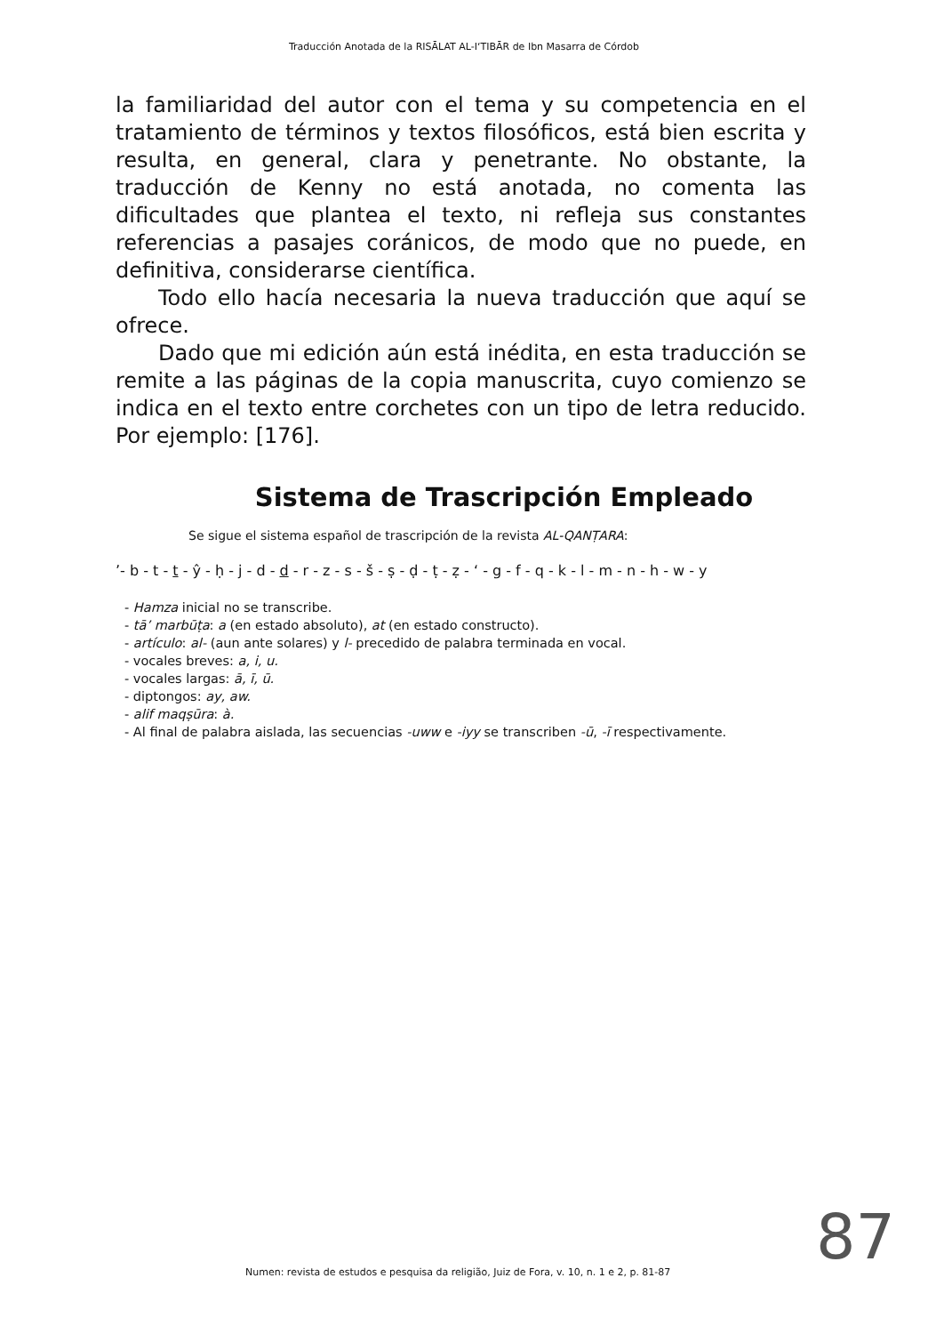Traducción Anotada de la RISĀLAT AL-I‘TIBĀR de Ibn Masarra de Córdob
la familiaridad del autor con el tema y su competencia en el tratamiento de términos y textos filosóficos, está bien escrita y resulta, en general, clara y penetrante. No obstante, la traducción de Kenny no está anotada, no comenta las dificultades que plantea el texto, ni refleja sus constantes referencias a pasajes coránicos, de modo que no puede, en definitiva, considerarse científica.
Todo ello hacía necesaria la nueva traducción que aquí se ofrece.
Dado que mi edición aún está inédita, en esta traducción se remite a las páginas de la copia manuscrita, cuyo comienzo se indica en el texto entre corchetes con un tipo de letra reducido. Por ejemplo: [176].
Sistema de Trascripción Empleado
Se sigue el sistema español de trascripción de la revista AL-QANṬARA:
’- b - t - t - ŷ - ḥ - j - d - d - r - z - s - š - ṣ - ḍ - ṭ - ẓ - ‘ - g - f - q - k - l - m - n - h - w - y
- Hamza inicial no se transcribe.
- tā’ marbūṭa: a (en estado absoluto), at (en estado constructo).
- artículo: al- (aun ante solares) y l- precedido de palabra terminada en vocal.
- vocales breves: a, i, u.
- vocales largas: ā, ī, ū.
- diptongos: ay, aw.
- alif maqṣūra: à.
- Al final de palabra aislada, las secuencias -uww e -iyy se transcriben -ū, -ī respectivamente.
Numen: revista de estudos e pesquisa da religião, Juiz de Fora, v. 10, n. 1 e 2, p. 81-87
87